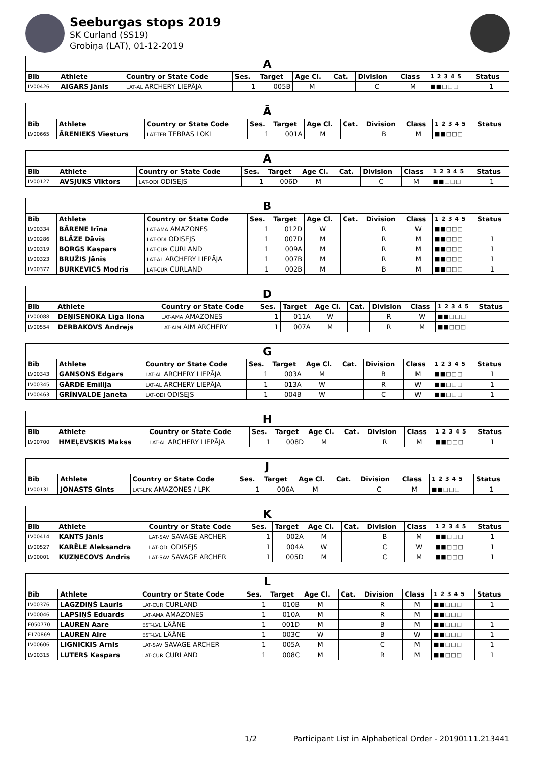Seeburgas stops 2019
SK Curland (SS19)
Grobiņa (LAT), 01-12-2019
| A | | | | | | | | | | |
| Bib | Athlete | Country or State Code | Ses. | Target | Age Cl. | Cat. | Division | Class | 1 2 3 4 5 | Status |
| LV00426 | AIGARS Jānis | LAT-AL ARCHERY LIEPĀJA | 1 | 005B | M | | C | M | ■■□□□ | 1 |
| Ā | | | | | | | | | | |
| Bib | Athlete | Country or State Code | Ses. | Target | Age Cl. | Cat. | Division | Class | 1 2 3 4 5 | Status |
| LV00665 | ĀRENIEKS Viesturs | LAT-TEB TEBRAS LOKI | 1 | 001A | M | | B | M | ■■□□□ | |
| A | | | | | | | | | | |
| Bib | Athlete | Country or State Code | Ses. | Target | Age Cl. | Cat. | Division | Class | 1 2 3 4 5 | Status |
| LV00127 | AVSJUKS Viktors | LAT-ODI ODISEJS | 1 | 006D | M | | C | M | ■■□□□ | 1 |
| B | | | | | | | | | | |
| Bib | Athlete | Country or State Code | Ses. | Target | Age Cl. | Cat. | Division | Class | 1 2 3 4 5 | Status |
| LV00334 | BĀRENE Irīna | LAT-AMA AMAZONES | 1 | 012D | W | | R | W | ■■□□□ | |
| LV00286 | BLĀZE Dāvis | LAT-ODI ODISEJS | 1 | 007D | M | | R | M | ■■□□□ | 1 |
| LV00319 | BORGS Kaspars | LAT-CUR CURLAND | 1 | 009A | M | | R | M | ■■□□□ | 1 |
| LV00323 | BRUŽIS Jānis | LAT-AL ARCHERY LIEPĀJA | 1 | 007B | M | | R | M | ■■□□□ | 1 |
| LV00377 | BURKEVICS Modris | LAT-CUR CURLAND | 1 | 002B | M | | B | M | ■■□□□ | 1 |
| D | | | | | | | | | | |
| Bib | Athlete | Country or State Code | Ses. | Target | Age Cl. | Cat. | Division | Class | 1 2 3 4 5 | Status |
| LV00088 | DEŅISENOKA Līga Ilona | LAT-AMA AMAZONES | 1 | 011A | W | | R | W | ■■□□□ | |
| LV00554 | DERBAKOVS Andrejs | LAT-AIM AIM ARCHERY | 1 | 007A | M | | R | M | ■■□□□ | |
| G | | | | | | | | | | |
| Bib | Athlete | Country or State Code | Ses. | Target | Age Cl. | Cat. | Division | Class | 1 2 3 4 5 | Status |
| LV00343 | GANSONS Edgars | LAT-AL ARCHERY LIEPĀJA | 1 | 003A | M | | B | M | ■■□□□ | 1 |
| LV00345 | GĀRDE Emīlija | LAT-AL ARCHERY LIEPĀJA | 1 | 013A | W | | R | W | ■■□□□ | 1 |
| LV00463 | GRĪNVALDE Janeta | LAT-ODI ODISEJS | 1 | 004B | W | | C | W | ■■□□□ | 1 |
| H | | | | | | | | | | |
| Bib | Athlete | Country or State Code | Ses. | Target | Age Cl. | Cat. | Division | Class | 1 2 3 4 5 | Status |
| LV00700 | HMEĻEVSKIS Makss | LAT-AL ARCHERY LIEPĀJA | 1 | 008D | M | | R | M | ■■□□□ | 1 |
| J | | | | | | | | | | |
| Bib | Athlete | Country or State Code | Ses. | Target | Age Cl. | Cat. | Division | Class | 1 2 3 4 5 | Status |
| LV00131 | JONASTS Gints | LAT-LPK AMAZONES / LPK | 1 | 006A | M | | C | M | ■■□□□ | 1 |
| K | | | | | | | | | | |
| Bib | Athlete | Country or State Code | Ses. | Target | Age Cl. | Cat. | Division | Class | 1 2 3 4 5 | Status |
| LV00414 | KANTS Jānis | LAT-SAV SAVAGE ARCHER | 1 | 002A | M | | B | M | ■■□□□ | 1 |
| LV00527 | KARĒLE Aleksandra | LAT-ODI ODISEJS | 1 | 004A | W | | C | W | ■■□□□ | 1 |
| LV00001 | KUZŅECOVS Andris | LAT-SAV SAVAGE ARCHER | 1 | 005D | M | | C | M | ■■□□□ | 1 |
| L | | | | | | | | | | |
| Bib | Athlete | Country or State Code | Ses. | Target | Age Cl. | Cat. | Division | Class | 1 2 3 4 5 | Status |
| LV00376 | LAGZDIŅŠ Lauris | LAT-CUR CURLAND | 1 | 010B | M | | R | M | ■■□□□ | 1 |
| LV00046 | LAPSIŅŠ Eduards | LAT-AMA AMAZONES | 1 | 010A | M | | R | M | ■■□□□ | |
| E050770 | LAUREN Aare | EST-LVL LÄÄNE | 1 | 001D | M | | B | M | ■■□□□ | 1 |
| E170869 | LAUREN Aire | EST-LVL LÄÄNE | 1 | 003C | W | | B | W | ■■□□□ | 1 |
| LV00606 | LIGNICKIS Arnis | LAT-SAV SAVAGE ARCHER | 1 | 005A | M | | C | M | ■■□□□ | 1 |
| LV00315 | LUTERS Kaspars | LAT-CUR CURLAND | 1 | 008C | M | | R | M | ■■□□□ | 1 |
1/2 Participant List in Alphabetical Order - 20190111.213441